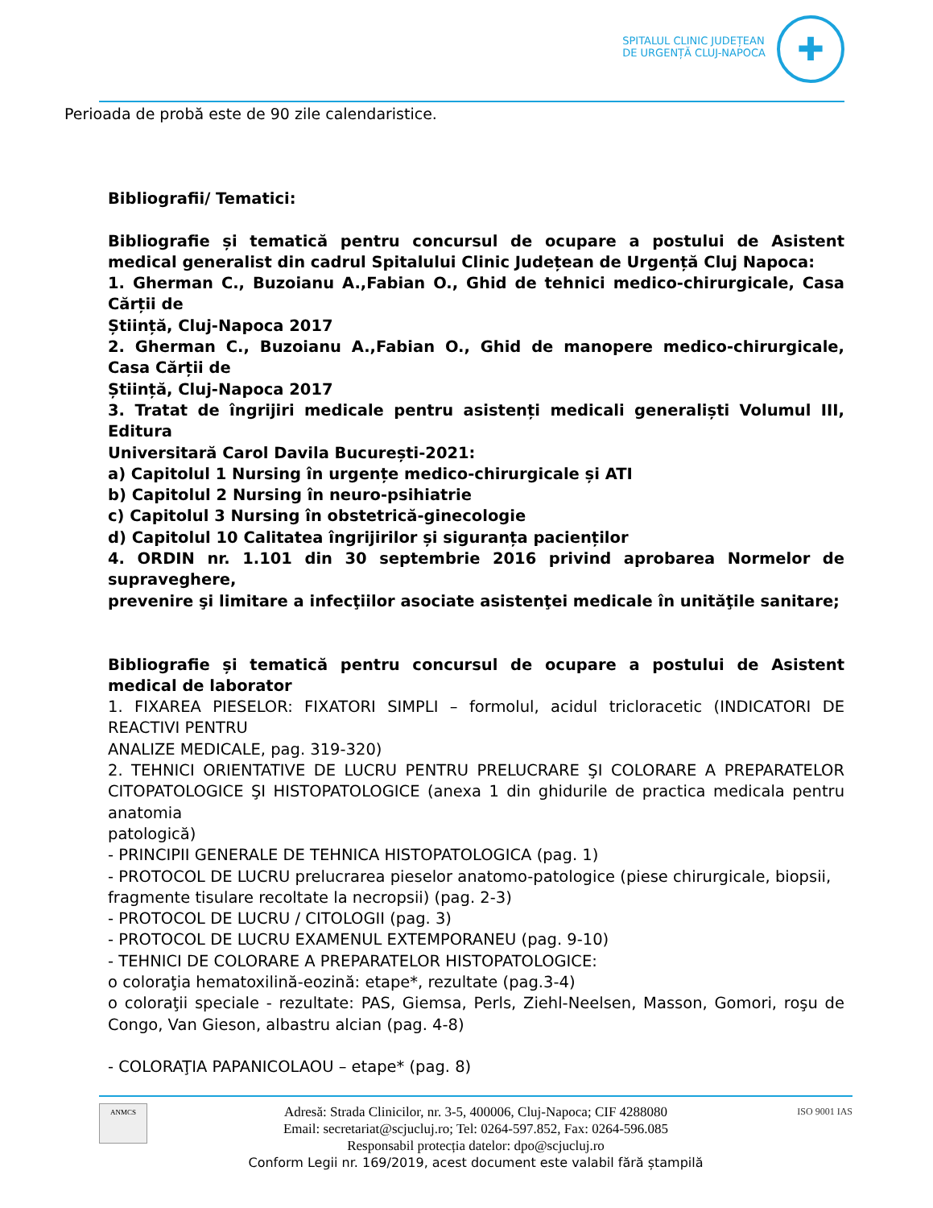SPITALUL CLINIC JUDEȚEAN
DE URGENȚĂ CLUJ-NAPOCA
✚
Perioada de probă este de 90 zile calendaristice.
Bibliografii/ Tematici:
Bibliografie și tematică pentru concursul de ocupare a postului de Asistent medical generalist din cadrul Spitalului Clinic Județean de Urgență Cluj Napoca:
1. Gherman C., Buzoianu A.,Fabian O., Ghid de tehnici medico-chirurgicale, Casa Cărții de
Știință, Cluj-Napoca 2017
2. Gherman C., Buzoianu A.,Fabian O., Ghid de manopere medico-chirurgicale, Casa Cărții de
Știință, Cluj-Napoca 2017
3. Tratat de îngrijiri medicale pentru asistenți medicali generaliști Volumul III, Editura
Universitară Carol Davila București-2021:
a) Capitolul 1 Nursing în urgențe medico-chirurgicale și ATI
b) Capitolul 2 Nursing în neuro-psihiatrie
c) Capitolul 3 Nursing în obstetrică-ginecologie
d) Capitolul 10 Calitatea îngrijirilor și siguranța pacienților
4. ORDIN nr. 1.101 din 30 septembrie 2016 privind aprobarea Normelor de supraveghere,
prevenire şi limitare a infecţiilor asociate asistenţei medicale în unităţile sanitare;
Bibliografie și tematică pentru concursul de ocupare a postului de Asistent medical de laborator
1. FIXAREA PIESELOR: FIXATORI SIMPLI – formolul, acidul tricloracetic (INDICATORI DE REACTIVI PENTRU
ANALIZE MEDICALE, pag. 319-320)
2. TEHNICI ORIENTATIVE DE LUCRU PENTRU PRELUCRARE ŞI COLORARE A PREPARATELOR CITOPATOLOGICE ŞI HISTOPATOLOGICE (anexa 1 din ghidurile de practica medicala pentru anatomia
patologică)
- PRINCIPII GENERALE DE TEHNICA HISTOPATOLOGICA (pag. 1)
- PROTOCOL DE LUCRU prelucrarea pieselor anatomo-patologice (piese chirurgicale, biopsii,
fragmente tisulare recoltate la necropsii) (pag. 2-3)
- PROTOCOL DE LUCRU / CITOLOGII (pag. 3)
- PROTOCOL DE LUCRU EXAMENUL EXTEMPORANEU (pag. 9-10)
- TEHNICI DE COLORARE A PREPARATELOR HISTOPATOLOGICE:
o coloraţia hematoxilină-eozină: etape*, rezultate (pag.3-4)
o coloraţii speciale - rezultate: PAS, Giemsa, Perls, Ziehl-Neelsen, Masson, Gomori, roşu de Congo, Van Gieson, albastru alcian (pag. 4-8)
- COLORAŢIA PAPANICOLAOU – etape* (pag. 8)
ANMCS ISO 9001 IAS
Adresă: Strada Clinicilor, nr. 3-5, 400006, Cluj-Napoca; CIF 4288080
Email: secretariat@scjucluj.ro; Tel: 0264-597.852, Fax: 0264-596.085
Responsabil protecția datelor: dpo@scjucluj.ro
Conform Legii nr. 169/2019, acest document este valabil fără ștampilă